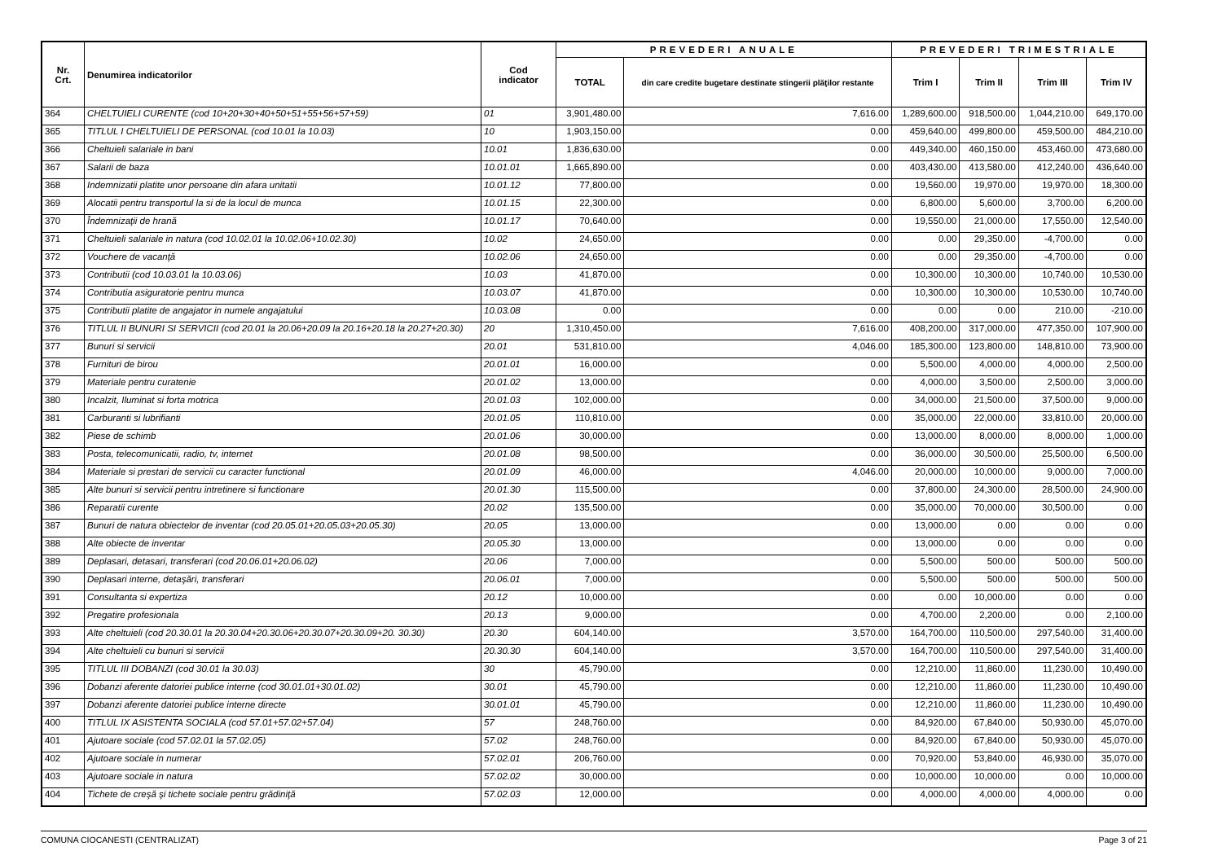| Nr. Crt. | Denumirea indicatorilor | Cod indicator | PREVEDERI ANUALE | | PREVEDERI TRIMESTRIALE | | | |
| --- | --- | --- | --- | --- | --- | --- | --- | --- |
| | | | TOTAL | din care credite bugetare destinate stingerii plăţilor restante | Trim I | Trim II | Trim III | Trim IV |
| 364 | CHELTUIELI CURENTE (cod 10+20+30+40+50+51+55+56+57+59) | 01 | 3,901,480.00 | 7,616.00 | 1,289,600.00 | 918,500.00 | 1,044,210.00 | 649,170.00 |
| 365 | TITLUL I CHELTUIELI DE PERSONAL (cod 10.01 la 10.03) | 10 | 1,903,150.00 | 0.00 | 459,640.00 | 499,800.00 | 459,500.00 | 484,210.00 |
| 366 | Cheltuieli salariale in bani | 10.01 | 1,836,630.00 | 0.00 | 449,340.00 | 460,150.00 | 453,460.00 | 473,680.00 |
| 367 | Salarii de baza | 10.01.01 | 1,665,890.00 | 0.00 | 403,430.00 | 413,580.00 | 412,240.00 | 436,640.00 |
| 368 | Indemnizatii platite unor persoane din afara unitatii | 10.01.12 | 77,800.00 | 0.00 | 19,560.00 | 19,970.00 | 19,970.00 | 18,300.00 |
| 369 | Alocatii pentru transportul la si de la locul de munca | 10.01.15 | 22,300.00 | 0.00 | 6,800.00 | 5,600.00 | 3,700.00 | 6,200.00 |
| 370 | Îndemnizaţii de hrană | 10.01.17 | 70,640.00 | 0.00 | 19,550.00 | 21,000.00 | 17,550.00 | 12,540.00 |
| 371 | Cheltuieli salariale in natura (cod 10.02.01 la 10.02.06+10.02.30) | 10.02 | 24,650.00 | 0.00 | 0.00 | 29,350.00 | -4,700.00 | 0.00 |
| 372 | Vouchere de vacanţă | 10.02.06 | 24,650.00 | 0.00 | 0.00 | 29,350.00 | -4,700.00 | 0.00 |
| 373 | Contributii (cod 10.03.01 la 10.03.06) | 10.03 | 41,870.00 | 0.00 | 10,300.00 | 10,300.00 | 10,740.00 | 10,530.00 |
| 374 | Contributia asiguratorie pentru munca | 10.03.07 | 41,870.00 | 0.00 | 10,300.00 | 10,300.00 | 10,530.00 | 10,740.00 |
| 375 | Contributii platite de angajator in numele angajatului | 10.03.08 | 0.00 | 0.00 | 0.00 | 0.00 | 210.00 | -210.00 |
| 376 | TITLUL II BUNURI SI SERVICII (cod 20.01 la 20.06+20.09 la 20.16+20.18 la 20.27+20.30) | 20 | 1,310,450.00 | 7,616.00 | 408,200.00 | 317,000.00 | 477,350.00 | 107,900.00 |
| 377 | Bunuri si servicii | 20.01 | 531,810.00 | 4,046.00 | 185,300.00 | 123,800.00 | 148,810.00 | 73,900.00 |
| 378 | Furnituri de birou | 20.01.01 | 16,000.00 | 0.00 | 5,500.00 | 4,000.00 | 4,000.00 | 2,500.00 |
| 379 | Materiale pentru curatenie | 20.01.02 | 13,000.00 | 0.00 | 4,000.00 | 3,500.00 | 2,500.00 | 3,000.00 |
| 380 | Incalzit, Iluminat si forta motrica | 20.01.03 | 102,000.00 | 0.00 | 34,000.00 | 21,500.00 | 37,500.00 | 9,000.00 |
| 381 | Carburanti si lubrifianti | 20.01.05 | 110,810.00 | 0.00 | 35,000.00 | 22,000.00 | 33,810.00 | 20,000.00 |
| 382 | Piese de schimb | 20.01.06 | 30,000.00 | 0.00 | 13,000.00 | 8,000.00 | 8,000.00 | 1,000.00 |
| 383 | Posta, telecomunicatii, radio, tv, internet | 20.01.08 | 98,500.00 | 0.00 | 36,000.00 | 30,500.00 | 25,500.00 | 6,500.00 |
| 384 | Materiale si prestari de servicii cu caracter functional | 20.01.09 | 46,000.00 | 4,046.00 | 20,000.00 | 10,000.00 | 9,000.00 | 7,000.00 |
| 385 | Alte bunuri si servicii pentru intretinere si functionare | 20.01.30 | 115,500.00 | 0.00 | 37,800.00 | 24,300.00 | 28,500.00 | 24,900.00 |
| 386 | Reparatii curente | 20.02 | 135,500.00 | 0.00 | 35,000.00 | 70,000.00 | 30,500.00 | 0.00 |
| 387 | Bunuri de natura obiectelor de inventar (cod 20.05.01+20.05.03+20.05.30) | 20.05 | 13,000.00 | 0.00 | 13,000.00 | 0.00 | 0.00 | 0.00 |
| 388 | Alte obiecte de inventar | 20.05.30 | 13,000.00 | 0.00 | 13,000.00 | 0.00 | 0.00 | 0.00 |
| 389 | Deplasari, detasari, transferari (cod 20.06.01+20.06.02) | 20.06 | 7,000.00 | 0.00 | 5,500.00 | 500.00 | 500.00 | 500.00 |
| 390 | Deplasari interne, detaşări, transferari | 20.06.01 | 7,000.00 | 0.00 | 5,500.00 | 500.00 | 500.00 | 500.00 |
| 391 | Consultanta si expertiza | 20.12 | 10,000.00 | 0.00 | 0.00 | 10,000.00 | 0.00 | 0.00 |
| 392 | Pregatire profesionala | 20.13 | 9,000.00 | 0.00 | 4,700.00 | 2,200.00 | 0.00 | 2,100.00 |
| 393 | Alte cheltuieli (cod 20.30.01 la 20.30.04+20.30.06+20.30.07+20.30.09+20. 30.30) | 20.30 | 604,140.00 | 3,570.00 | 164,700.00 | 110,500.00 | 297,540.00 | 31,400.00 |
| 394 | Alte cheltuieli cu bunuri si servicii | 20.30.30 | 604,140.00 | 3,570.00 | 164,700.00 | 110,500.00 | 297,540.00 | 31,400.00 |
| 395 | TITLUL III DOBANZI (cod 30.01 la 30.03) | 30 | 45,790.00 | 0.00 | 12,210.00 | 11,860.00 | 11,230.00 | 10,490.00 |
| 396 | Dobanzi aferente datoriei publice interne (cod 30.01.01+30.01.02) | 30.01 | 45,790.00 | 0.00 | 12,210.00 | 11,860.00 | 11,230.00 | 10,490.00 |
| 397 | Dobanzi aferente datoriei publice interne directe | 30.01.01 | 45,790.00 | 0.00 | 12,210.00 | 11,860.00 | 11,230.00 | 10,490.00 |
| 400 | TITLUL IX ASISTENTA SOCIALA (cod 57.01+57.02+57.04) | 57 | 248,760.00 | 0.00 | 84,920.00 | 67,840.00 | 50,930.00 | 45,070.00 |
| 401 | Ajutoare sociale (cod 57.02.01 la 57.02.05) | 57.02 | 248,760.00 | 0.00 | 84,920.00 | 67,840.00 | 50,930.00 | 45,070.00 |
| 402 | Ajutoare sociale in numerar | 57.02.01 | 206,760.00 | 0.00 | 70,920.00 | 53,840.00 | 46,930.00 | 35,070.00 |
| 403 | Ajutoare sociale in natura | 57.02.02 | 30,000.00 | 0.00 | 10,000.00 | 10,000.00 | 0.00 | 10,000.00 |
| 404 | Tichete de creşă şi tichete sociale pentru grădiniţă | 57.02.03 | 12,000.00 | 0.00 | 4,000.00 | 4,000.00 | 4,000.00 | 0.00 |
COMUNA CIOCANESTI (CENTRALIZAT) Page 3 of 21